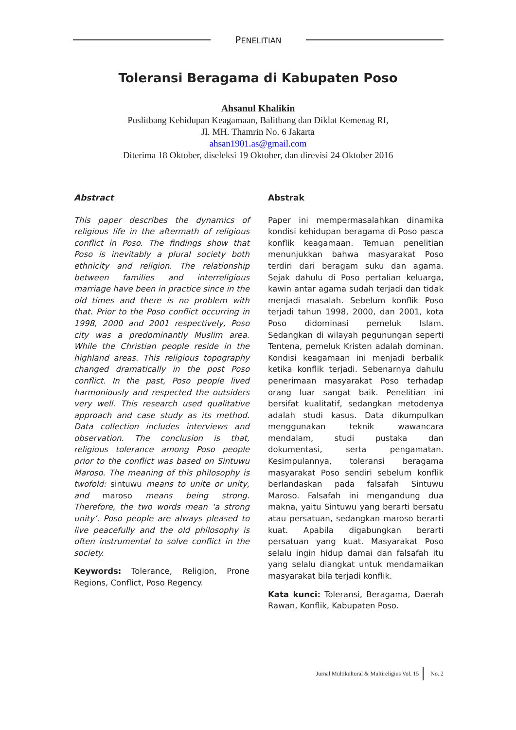PENELITIAN
Toleransi Beragama di Kabupaten Poso
Ahsanul Khalikin
Puslitbang Kehidupan Keagamaan, Balitbang dan Diklat Kemenag RI,
Jl. MH. Thamrin No. 6 Jakarta
ahsan1901.as@gmail.com
Diterima 18 Oktober, diseleksi 19 Oktober, dan direvisi 24 Oktober 2016
Abstract
This paper describes the dynamics of religious life in the aftermath of religious conflict in Poso. The findings show that Poso is inevitably a plural society both ethnicity and religion. The relationship between families and interreligious marriage have been in practice since in the old times and there is no problem with that. Prior to the Poso conflict occurring in 1998, 2000 and 2001 respectively, Poso city was a predominantly Muslim area. While the Christian people reside in the highland areas. This religious topography changed dramatically in the post Poso conflict. In the past, Poso people lived harmoniously and respected the outsiders very well. This research used qualitative approach and case study as its method. Data collection includes interviews and observation. The conclusion is that, religious tolerance among Poso people prior to the conflict was based on Sintuwu Maroso. The meaning of this philosophy is twofold: sintuwu means to unite or unity, and maroso means being strong. Therefore, the two words mean ‘a strong unity’. Poso people are always pleased to live peacefully and the old philosophy is often instrumental to solve conflict in the society.
Keywords: Tolerance, Religion, Prone Regions, Conflict, Poso Regency.
Abstrak
Paper ini mempermasalahkan dinamika kondisi kehidupan beragama di Poso pasca konflik keagamaan. Temuan penelitian menunjukkan bahwa masyarakat Poso terdiri dari beragam suku dan agama. Sejak dahulu di Poso pertalian keluarga, kawin antar agama sudah terjadi dan tidak menjadi masalah. Sebelum konflik Poso terjadi tahun 1998, 2000, dan 2001, kota Poso didominasi pemeluk Islam. Sedangkan di wilayah pegunungan seperti Tentena, pemeluk Kristen adalah dominan. Kondisi keagamaan ini menjadi berbalik ketika konflik terjadi. Sebenarnya dahulu penerimaan masyarakat Poso terhadap orang luar sangat baik. Penelitian ini bersifat kualitatif, sedangkan metodenya adalah studi kasus. Data dikumpulkan menggunakan teknik wawancara mendalam, studi pustaka dan dokumentasi, serta pengamatan. Kesimpulannya, toleransi beragama masyarakat Poso sendiri sebelum konflik berlandaskan pada falsafah Sintuwu Maroso. Falsafah ini mengandung dua makna, yaitu Sintuwu yang berarti bersatu atau persatuan, sedangkan maroso berarti kuat. Apabila digabungkan berarti persatuan yang kuat. Masyarakat Poso selalu ingin hidup damai dan falsafah itu yang selalu diangkat untuk mendamaikan masyarakat bila terjadi konflik.
Kata kunci: Toleransi, Beragama, Daerah Rawan, Konflik, Kabupaten Poso.
Jurnal Multikultural & Multireligius Vol. 15 No. 2